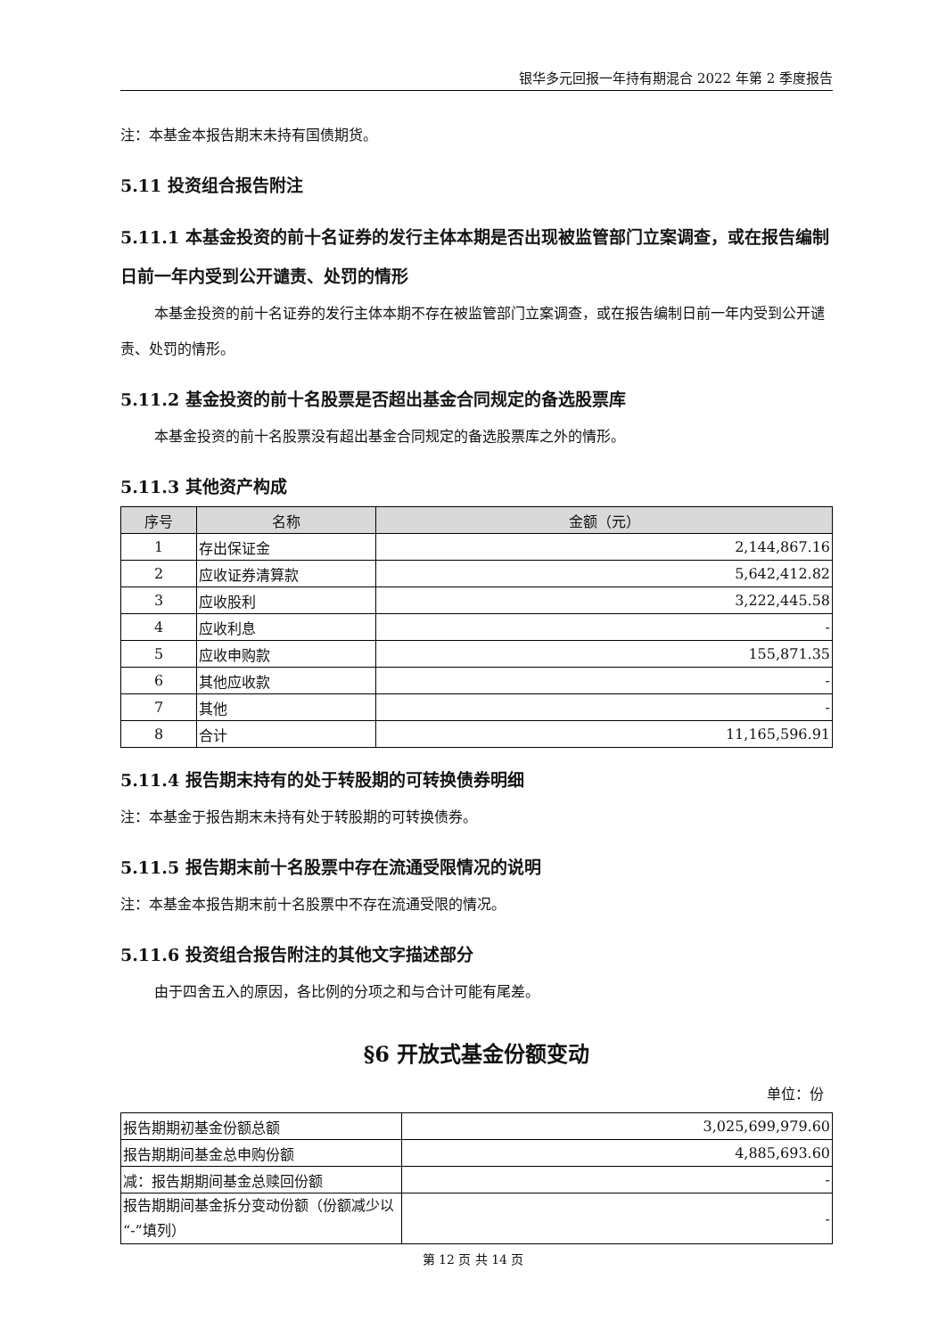银华多元回报一年持有期混合 2022 年第 2 季度报告
注：本基金本报告期末未持有国债期货。
5.11 投资组合报告附注
5.11.1 本基金投资的前十名证券的发行主体本期是否出现被监管部门立案调查，或在报告编制日前一年内受到公开谴责、处罚的情形
本基金投资的前十名证券的发行主体本期不存在被监管部门立案调查，或在报告编制日前一年内受到公开谴责、处罚的情形。
5.11.2 基金投资的前十名股票是否超出基金合同规定的备选股票库
本基金投资的前十名股票没有超出基金合同规定的备选股票库之外的情形。
5.11.3 其他资产构成
| 序号 | 名称 | 金额（元） |
| --- | --- | --- |
| 1 | 存出保证金 | 2,144,867.16 |
| 2 | 应收证券清算款 | 5,642,412.82 |
| 3 | 应收股利 | 3,222,445.58 |
| 4 | 应收利息 | - |
| 5 | 应收申购款 | 155,871.35 |
| 6 | 其他应收款 | - |
| 7 | 其他 | - |
| 8 | 合计 | 11,165,596.91 |
5.11.4 报告期末持有的处于转股期的可转换债券明细
注：本基金于报告期末未持有处于转股期的可转换债券。
5.11.5 报告期末前十名股票中存在流通受限情况的说明
注：本基金本报告期末前十名股票中不存在流通受限的情况。
5.11.6 投资组合报告附注的其他文字描述部分
由于四舍五入的原因，各比例的分项之和与合计可能有尾差。
§6 开放式基金份额变动
单位：份
| 报告期期初基金份额总额 | 3,025,699,979.60 |
| 报告期期间基金总申购份额 | 4,885,693.60 |
| 减：报告期期间基金总赎回份额 | - |
| 报告期期间基金拆分变动份额（份额减少以“-”填列） | - |
第 12 页 共 14 页